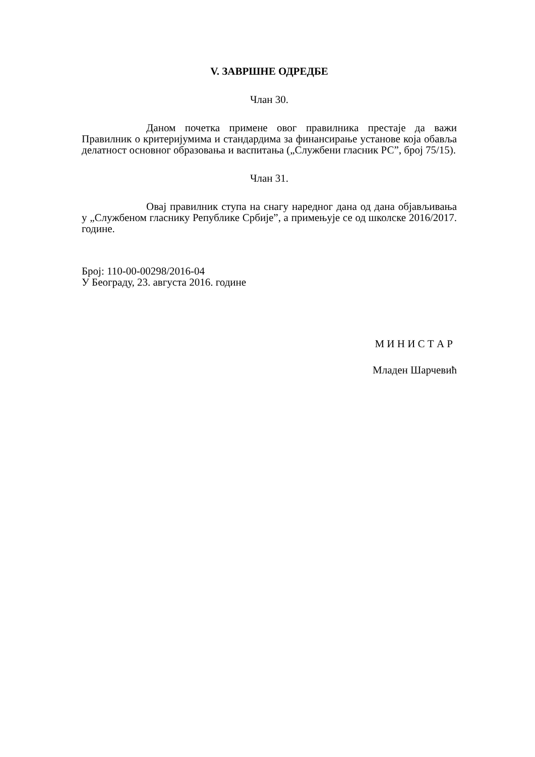V. ЗАВРШНЕ ОДРЕДБЕ
Члан 30.
Даном почетка примене овог правилника престаје да важи Правилник о критеријумима и стандардима за финансирање установе која обавља делатност основног образовања и васпитања („Службени гласник РС”, број 75/15).
Члан 31.
Овај правилник ступа на снагу наредног дана од дана објављивања у „Службеном гласнику Републике Србије”, а примењује се од школске 2016/2017. године.
Број: 110-00-00298/2016-04
У Београду, 23. августа 2016. године
М И Н И С Т А Р
Младен Шарчевић